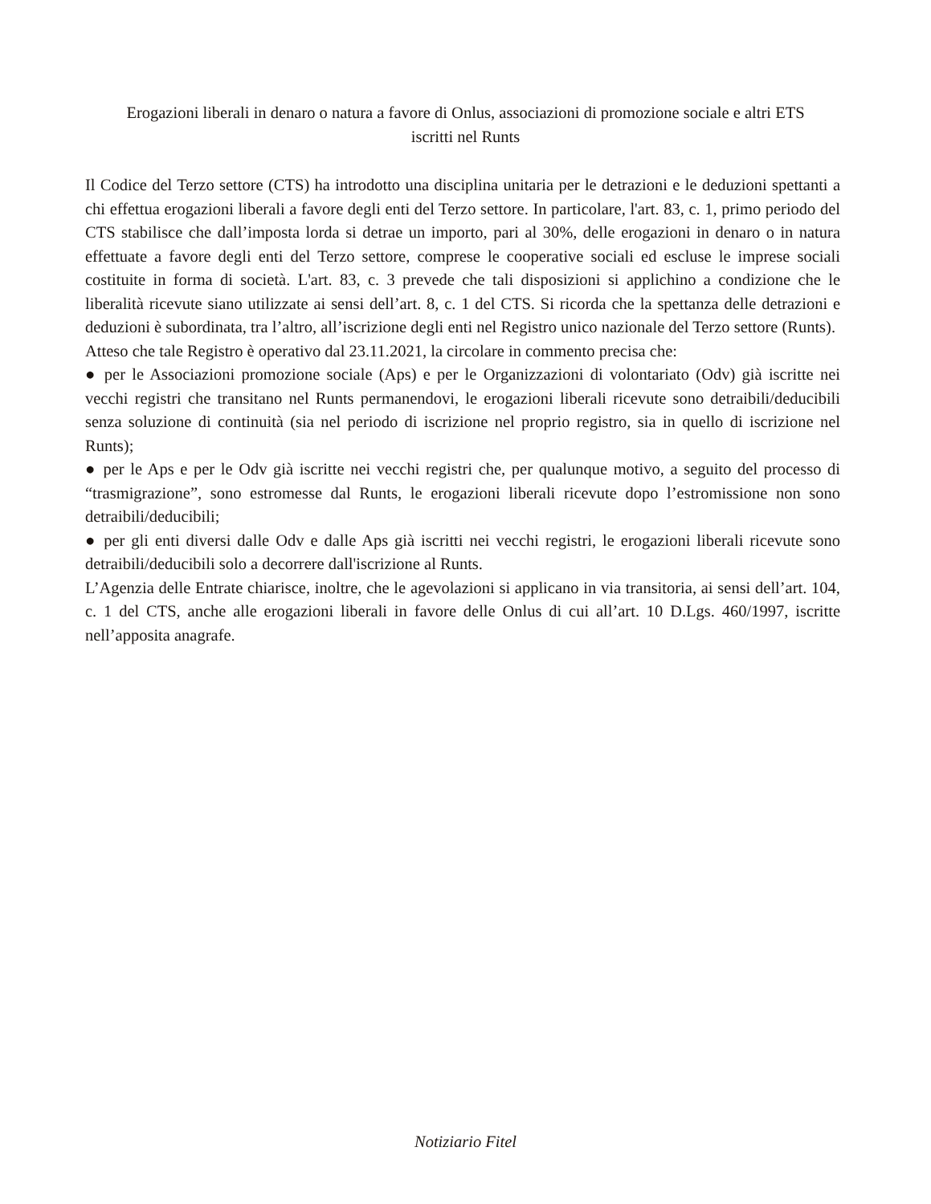Erogazioni liberali in denaro o natura a favore di Onlus, associazioni di promozione sociale e altri ETS
iscritti nel Runts
Il Codice del Terzo settore (CTS) ha introdotto una disciplina unitaria per le detrazioni e le deduzioni spettanti a chi effettua erogazioni liberali a favore degli enti del Terzo settore. In particolare, l'art. 83, c. 1, primo periodo del CTS stabilisce che dall’imposta lorda si detrae un importo, pari al 30%, delle erogazioni in denaro o in natura effettuate a favore degli enti del Terzo settore, comprese le cooperative sociali ed escluse le imprese sociali costituite in forma di società. L'art. 83, c. 3 prevede che tali disposizioni si applichino a condizione che le liberalità ricevute siano utilizzate ai sensi dell’art. 8, c. 1 del CTS. Si ricorda che la spettanza delle detrazioni e deduzioni è subordinata, tra l’altro, all’iscrizione degli enti nel Registro unico nazionale del Terzo settore (Runts).
Atteso che tale Registro è operativo dal 23.11.2021, la circolare in commento precisa che:
● per le Associazioni promozione sociale (Aps) e per le Organizzazioni di volontariato (Odv) già iscritte nei vecchi registri che transitano nel Runts permanendovi, le erogazioni liberali ricevute sono detraibili/deducibili senza soluzione di continuità (sia nel periodo di iscrizione nel proprio registro, sia in quello di iscrizione nel Runts);
● per le Aps e per le Odv già iscritte nei vecchi registri che, per qualunque motivo, a seguito del processo di “trasmigrazione”, sono estromesse dal Runts, le erogazioni liberali ricevute dopo l’estromissione non sono detraibili/deducibili;
● per gli enti diversi dalle Odv e dalle Aps già iscritti nei vecchi registri, le erogazioni liberali ricevute sono detraibili/deducibili solo a decorrere dall'iscrizione al Runts.
L’Agenzia delle Entrate chiarisce, inoltre, che le agevolazioni si applicano in via transitoria, ai sensi dell’art. 104, c. 1 del CTS, anche alle erogazioni liberali in favore delle Onlus di cui all’art. 10 D.Lgs. 460/1997, iscritte nell’apposita anagrafe.
Notiziario Fitel